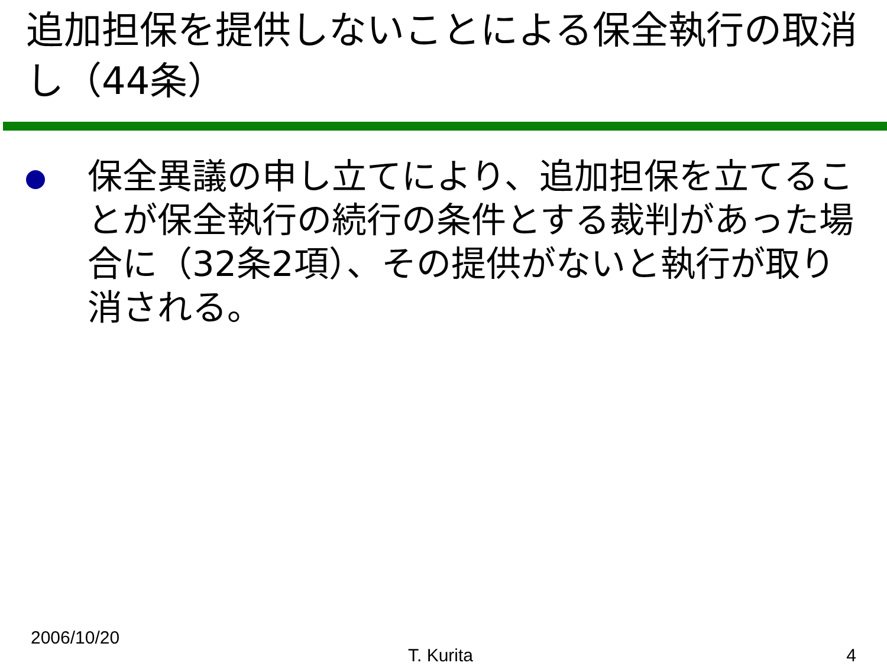追加担保を提供しないことによる保全執行の取消し（44条）
保全異議の申し立てにより、追加担保を立てることが保全執行の続行の条件とする裁判があった場合に（32条2項）、その提供がないと執行が取り消される。
2006/10/20
T. Kurita 4